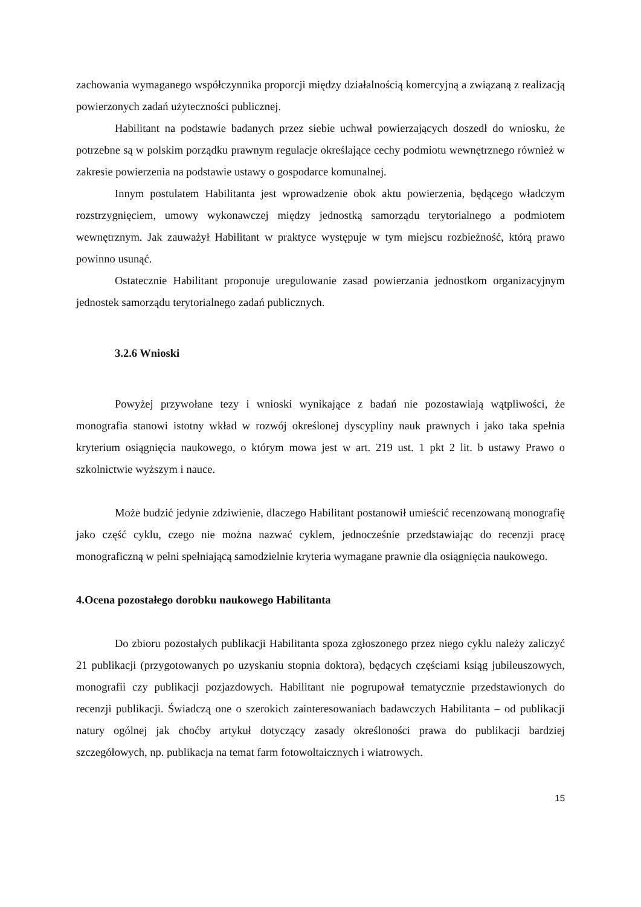zachowania wymaganego współczynnika proporcji między działalnością komercyjną a związaną z realizacją powierzonych zadań użyteczności publicznej.
Habilitant na podstawie badanych przez siebie uchwał powierzających doszedł do wniosku, że potrzebne są w polskim porządku prawnym regulacje określające cechy podmiotu wewnętrznego również w zakresie powierzenia na podstawie ustawy o gospodarce komunalnej.
Innym postulatem Habilitanta jest wprowadzenie obok aktu powierzenia, będącego władczym rozstrzygnięciem, umowy wykonawczej między jednostką samorządu terytorialnego a podmiotem wewnętrznym. Jak zauważył Habilitant w praktyce występuje w tym miejscu rozbieżność, którą prawo powinno usunąć.
Ostatecznie Habilitant proponuje uregulowanie zasad powierzania jednostkom organizacyjnym jednostek samorządu terytorialnego zadań publicznych.
3.2.6 Wnioski
Powyżej przywołane tezy i wnioski wynikające z badań nie pozostawiają wątpliwości, że monografia stanowi istotny wkład w rozwój określonej dyscypliny nauk prawnych i jako taka spełnia kryterium osiągnięcia naukowego, o którym mowa jest w art. 219 ust. 1 pkt 2 lit. b ustawy Prawo o szkolnictwie wyższym i nauce.
Może budzić jedynie zdziwienie, dlaczego Habilitant postanowił umieścić recenzowaną monografię jako część cyklu, czego nie można nazwać cyklem, jednocześnie przedstawiając do recenzji pracę monograficzną w pełni spełniającą samodzielnie kryteria wymagane prawnie dla osiągnięcia naukowego.
4.Ocena pozostałego dorobku naukowego Habilitanta
Do zbioru pozostałych publikacji Habilitanta spoza zgłoszonego przez niego cyklu należy zaliczyć 21 publikacji (przygotowanych po uzyskaniu stopnia doktora), będących częściami ksiąg jubileuszowych, monografii czy publikacji pozjazdowych. Habilitant nie pogrupował tematycznie przedstawionych do recenzji publikacji. Świadczą one o szerokich zainteresowaniach badawczych Habilitanta – od publikacji natury ogólnej jak choćby artykuł dotyczący zasady określoności prawa do publikacji bardziej szczegółowych, np. publikacja na temat farm fotowoltaicznych i wiatrowych.
15